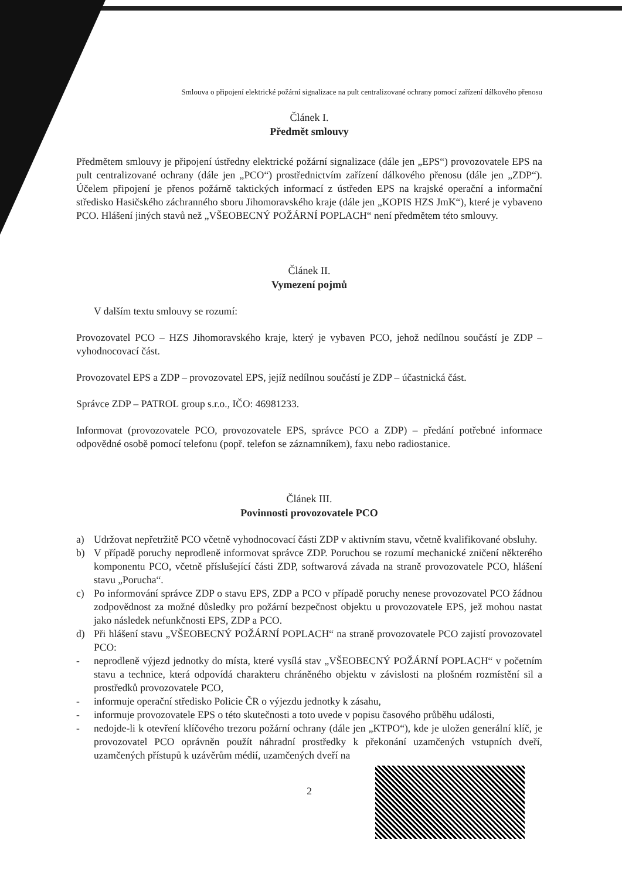Smlouva o připojení elektrické požární signalizace na pult centralizované ochrany pomocí zařízení dálkového přenosu
Článek I.
Předmět smlouvy
Předmětem smlouvy je připojení ústředny elektrické požární signalizace (dále jen „EPS“) provozovatele EPS na pult centralizované ochrany (dále jen „PCO“) prostřednictvím zařízení dálkového přenosu (dále jen „ZDP“). Účelem připojení je přenos požárně taktických informací z ústředen EPS na krajské operační a informační středisko Hasičského záchranného sboru Jihomoravského kraje (dále jen „KOPIS HZS JmK“), které je vybaveno PCO. Hlášení jiných stavů než „VŠEOBECNÝ POŽÁRNÍ POPLACH“ není předmětem této smlouvy.
Článek II.
Vymezení pojmů
V dalším textu smlouvy se rozumí:
Provozovatel PCO – HZS Jihomoravského kraje, který je vybaven PCO, jehož nedílnou součástí je ZDP – vyhodnocovací část.
Provozovatel EPS a ZDP – provozovatel EPS, jejíž nedílnou součástí je ZDP – účastnická část.
Správce ZDP – PATROL group s.r.o., IČO: 46981233.
Informovat (provozovatele PCO, provozovatele EPS, správce PCO a ZDP) – předání potřebné informace odpovědné osobě pomocí telefonu (popř. telefon se záznamníkem), faxu nebo radiostanice.
Článek III.
Povinnosti provozovatele PCO
a) Udržovat nepřetržitě PCO včetně vyhodnocovací části ZDP v aktivním stavu, včetně kvalifikované obsluhy.
b) V případě poruchy neprodleně informovat správce ZDP. Poruchou se rozumí mechanické zničení některého komponentu PCO, včetně příslušející části ZDP, softwarová závada na straně provozovatele PCO, hlášení stavu „Porucha“.
c) Po informování správce ZDP o stavu EPS, ZDP a PCO v případě poruchy nenese provozovatel PCO žádnou zodpovědnost za možné důsledky pro požární bezpečnost objektu u provozovatele EPS, jež mohou nastat jako následek nefunkčnosti EPS, ZDP a PCO.
d) Při hlášení stavu „VŠEOBECNÝ POŽÁRNÍ POPLACH“ na straně provozovatele PCO zajistí provozovatel PCO:
- neprodleně výjezd jednotky do místa, které vysílá stav „VŠEOBECNÝ POŽÁRNÍ POPLACH“ v početním stavu a technice, která odpovídá charakteru chráněného objektu v závislosti na plošném rozmístění sil a prostředků provozovatele PCO,
- informuje operační středisko Policie ČR o výjezdu jednotky k zásahu,
- informuje provozovatele EPS o této skutečnosti a toto uvede v popisu časového průběhu události,
- nedojde-li k otevření klíčového trezoru požární ochrany (dále jen „KTPO“), kde je uložen generální klíč, je provozovatel PCO oprávněn použít náhradní prostředky k překonání uzamčených vstupních dveří, uzamčených přístupů k uzávěrům médií, uzamčených dveří na
2